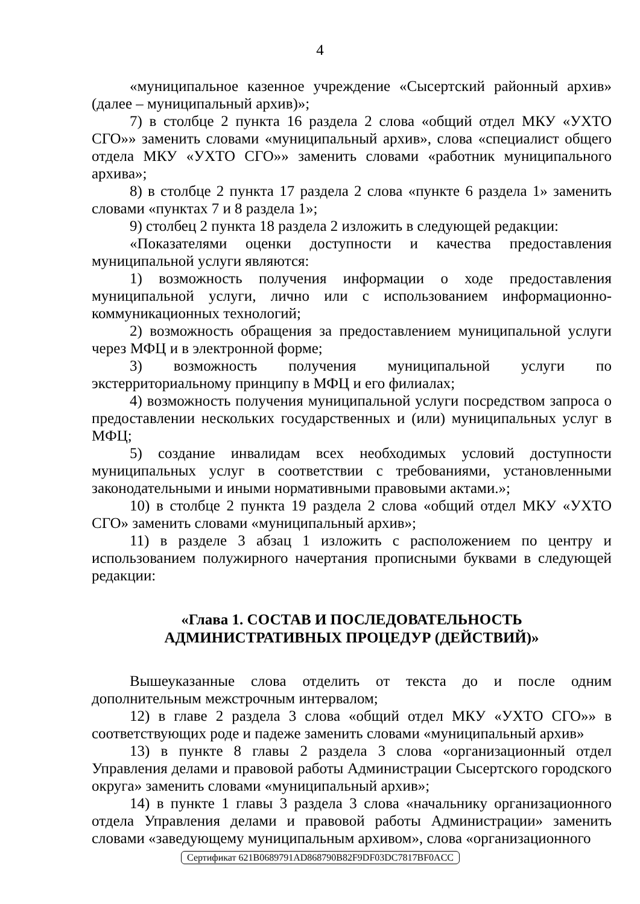4
«муниципальное казенное учреждение «Сысертский районный архив» (далее – муниципальный архив)»;
7) в столбце 2 пункта 16 раздела 2 слова «общий отдел МКУ «УХТО СГО»» заменить словами «муниципальный архив», слова «специалист общего отдела МКУ «УХТО СГО»» заменить словами «работник муниципального архива»;
8) в столбце 2 пункта 17 раздела 2 слова «пункте 6 раздела 1» заменить словами «пунктах 7 и 8 раздела 1»;
9) столбец 2 пункта 18 раздела 2 изложить в следующей редакции:
«Показателями оценки доступности и качества предоставления муниципальной услуги являются:
1) возможность получения информации о ходе предоставления муниципальной услуги, лично или с использованием информационно-коммуникационных технологий;
2) возможность обращения за предоставлением муниципальной услуги через МФЦ и в электронной форме;
3) возможность получения муниципальной услуги по экстерриториальному принципу в МФЦ и его филиалах;
4) возможность получения муниципальной услуги посредством запроса о предоставлении нескольких государственных и (или) муниципальных услуг в МФЦ;
5) создание инвалидам всех необходимых условий доступности муниципальных услуг в соответствии с требованиями, установленными законодательными и иными нормативными правовыми актами.»;
10) в столбце 2 пункта 19 раздела 2 слова «общий отдел МКУ «УХТО СГО» заменить словами «муниципальный архив»;
11) в разделе 3 абзац 1 изложить с расположением по центру и использованием полужирного начертания прописными буквами в следующей редакции:
«Глава 1. СОСТАВ И ПОСЛЕДОВАТЕЛЬНОСТЬ
АДМИНИСТРАТИВНЫХ ПРОЦЕДУР (ДЕЙСТВИЙ)»
Вышеуказанные слова отделить от текста до и после одним дополнительным межстрочным интервалом;
12) в главе 2 раздела 3 слова «общий отдел МКУ «УХТО СГО»» в соответствующих роде и падеже заменить словами «муниципальный архив»
13) в пункте 8 главы 2 раздела 3 слова «организационный отдел Управления делами и правовой работы Администрации Сысертского городского округа» заменить словами «муниципальный архив»;
14) в пункте 1 главы 3 раздела 3 слова «начальнику организационного отдела Управления делами и правовой работы Администрации» заменить словами «заведующему муниципальным архивом», слова «организационного
Сертификат 621B0689791AD868790B82F9DF03DC7817BF0ACC